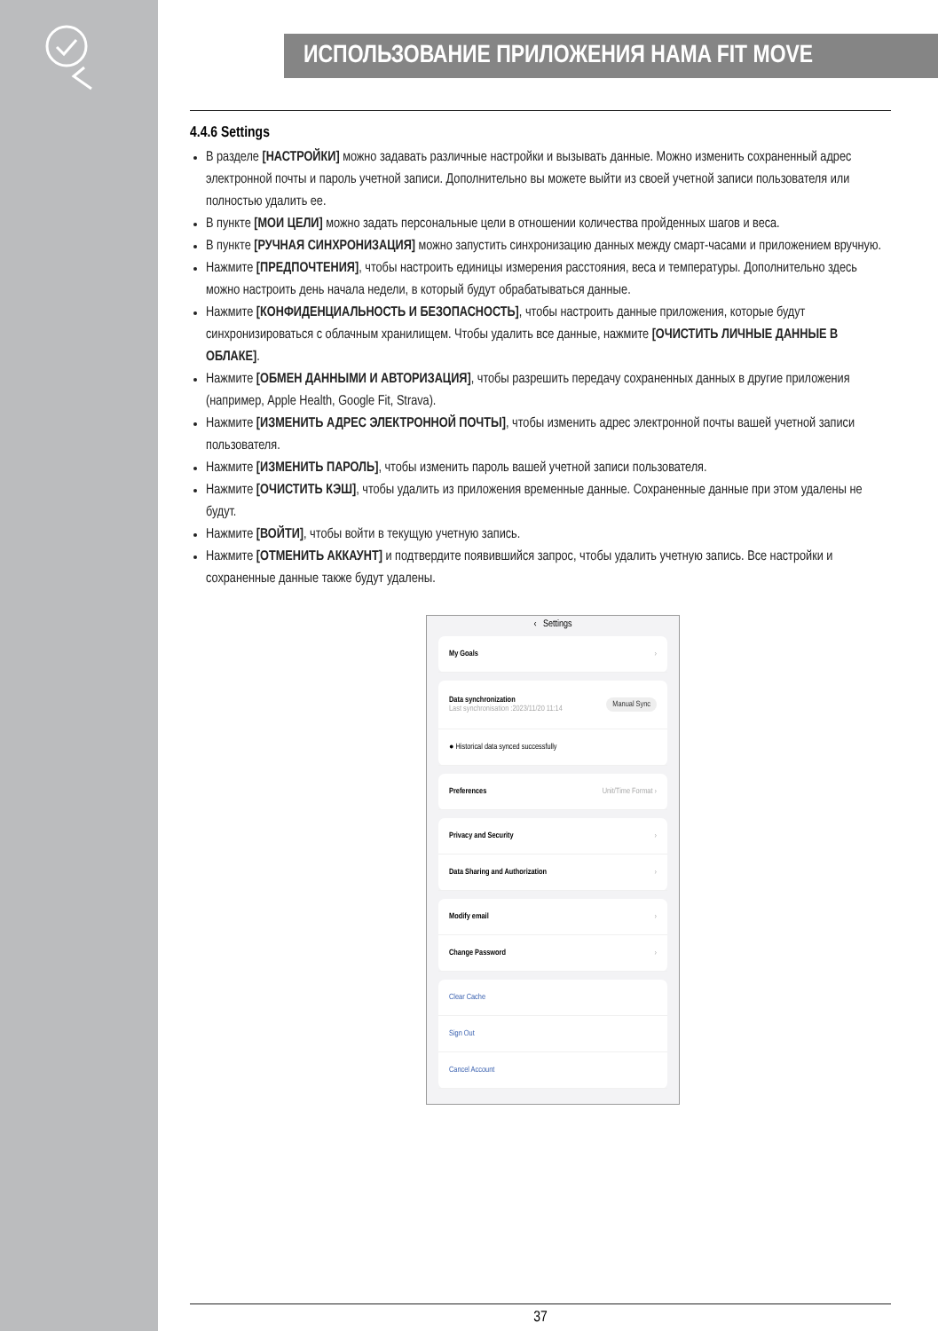ИСПОЛЬЗОВАНИЕ ПРИЛОЖЕНИЯ HAMA FIT MOVE
4.4.6 Settings
В разделе [НАСТРОЙКИ] можно задавать различные настройки и вызывать данные. Можно изменить сохраненный адрес электронной почты и пароль учетной записи. Дополнительно вы можете выйти из своей учетной записи пользователя или полностью удалить ее.
В пункте [МОИ ЦЕЛИ] можно задать персональные цели в отношении количества пройденных шагов и веса.
В пункте [РУЧНАЯ СИНХРОНИЗАЦИЯ] можно запустить синхронизацию данных между смарт-часами и приложением вручную.
Нажмите [ПРЕДПОЧТЕНИЯ], чтобы настроить единицы измерения расстояния, веса и температуры. Дополнительно здесь можно настроить день начала недели, в который будут обрабатываться данные.
Нажмите [КОНФИДЕНЦИАЛЬНОСТЬ И БЕЗОПАСНОСТЬ], чтобы настроить данные приложения, которые будут синхронизироваться с облачным хранилищем. Чтобы удалить все данные, нажмите [ОЧИСТИТЬ ЛИЧНЫЕ ДАННЫЕ В ОБЛАКЕ].
Нажмите [ОБМЕН ДАННЫМИ И АВТОРИЗАЦИЯ], чтобы разрешить передачу сохраненных данных в другие приложения (например, Apple Health, Google Fit, Strava).
Нажмите [ИЗМЕНИТЬ АДРЕС ЭЛЕКТРОННОЙ ПОЧТЫ], чтобы изменить адрес электронной почты вашей учетной записи пользователя.
Нажмите [ИЗМЕНИТЬ ПАРОЛЬ], чтобы изменить пароль вашей учетной записи пользователя.
Нажмите [ОЧИСТИТЬ КЭШ], чтобы удалить из приложения временные данные. Сохраненные данные при этом удалены не будут.
Нажмите [ВОЙТИ], чтобы войти в текущую учетную запись.
Нажмите [ОТМЕНИТЬ АККАУНТ] и подтвердите появившийся запрос, чтобы удалить учетную запись. Все настройки и сохраненные данные также будут удалены.
‹ Settings
My Goals ›
Data synchronization
Last synchronisation :2023/11/20 11:14
Manual Sync
● Historical data synced successfully
Preferences Unit/Time Format ›
Privacy and Security ›
Data Sharing and Authorization ›
Modify email ›
Change Password ›
Clear Cache
Sign Out
Cancel Account
37